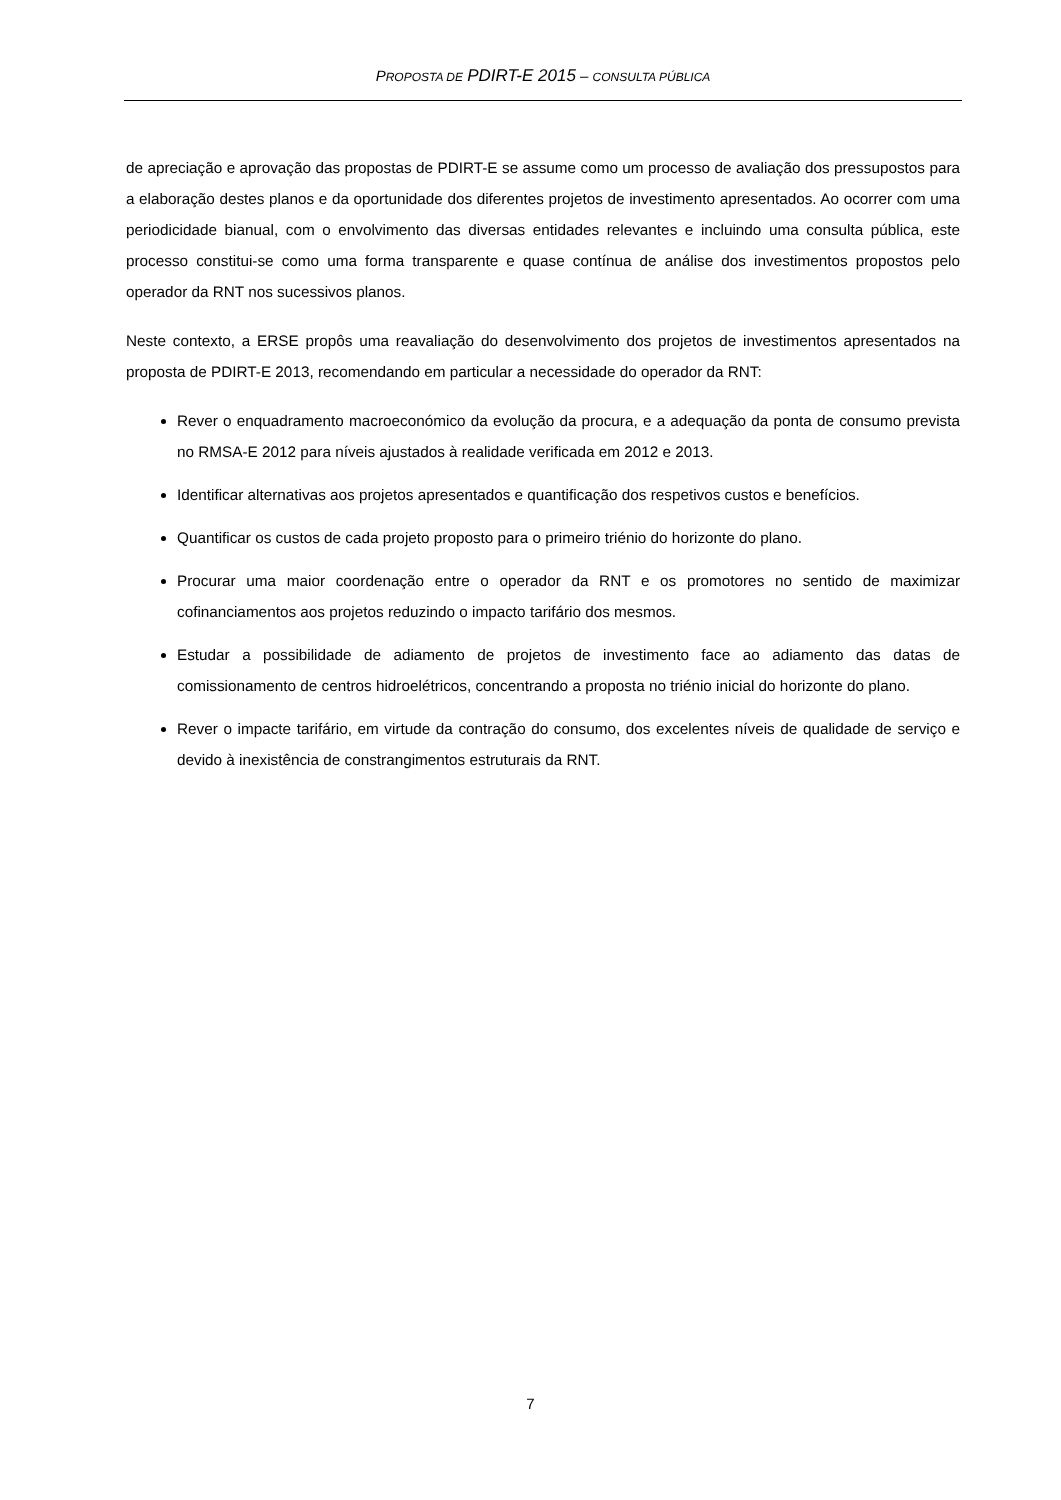PROPOSTA DE PDIRT-E 2015 – CONSULTA PÚBLICA
de apreciação e aprovação das propostas de PDIRT-E se assume como um processo de avaliação dos pressupostos para a elaboração destes planos e da oportunidade dos diferentes projetos de investimento apresentados. Ao ocorrer com uma periodicidade bianual, com o envolvimento das diversas entidades relevantes e incluindo uma consulta pública, este processo constitui-se como uma forma transparente e quase contínua de análise dos investimentos propostos pelo operador da RNT nos sucessivos planos.
Neste contexto, a ERSE propôs uma reavaliação do desenvolvimento dos projetos de investimentos apresentados na proposta de PDIRT-E 2013, recomendando em particular a necessidade do operador da RNT:
Rever o enquadramento macroeconómico da evolução da procura, e a adequação da ponta de consumo prevista no RMSA-E 2012 para níveis ajustados à realidade verificada em 2012 e 2013.
Identificar alternativas aos projetos apresentados e quantificação dos respetivos custos e benefícios.
Quantificar os custos de cada projeto proposto para o primeiro triénio do horizonte do plano.
Procurar uma maior coordenação entre o operador da RNT e os promotores no sentido de maximizar cofinanciamentos aos projetos reduzindo o impacto tarifário dos mesmos.
Estudar a possibilidade de adiamento de projetos de investimento face ao adiamento das datas de comissionamento de centros hidroelétricos, concentrando a proposta no triénio inicial do horizonte do plano.
Rever o impacte tarifário, em virtude da contração do consumo, dos excelentes níveis de qualidade de serviço e devido à inexistência de constrangimentos estruturais da RNT.
7